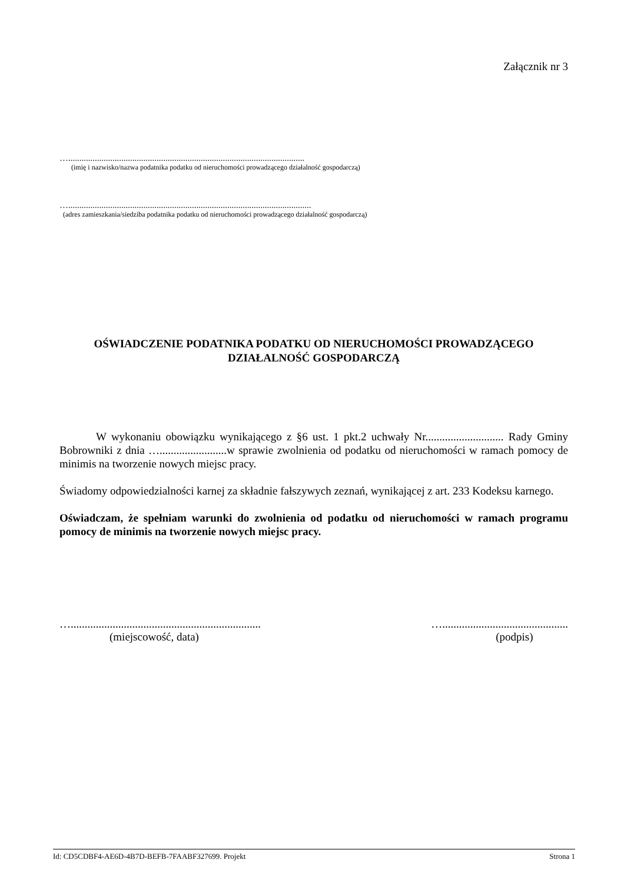Załącznik nr 3
…...........................................................................................................
(imię i nazwisko/nazwa podatnika podatku od nieruchomości prowadzącego działalność gospodarczą)
…..............................................................................................................
(adres zamieszkania/siedziba podatnika podatku od nieruchomości prowadzącego działalność gospodarczą)
OŚWIADCZENIE PODATNIKA PODATKU OD NIERUCHOMOŚCI PROWADZĄCEGO DZIAŁALNOŚĆ GOSPODARCZĄ
W wykonaniu obowiązku wynikającego z §6 ust. 1 pkt.2 uchwały Nr............................ Rady Gminy Bobrowniki z dnia …........................w sprawie zwolnienia od podatku od nieruchomości w ramach pomocy de minimis na tworzenie nowych miejsc pracy.
Świadomy odpowiedzialności karnej za składnie fałszywych zeznań, wynikającej z art. 233 Kodeksu karnego.
Oświadczam, że spełniam warunki do zwolnienia od podatku od nieruchomości w ramach programu pomocy de minimis na tworzenie nowych miejsc pracy.
…....................................................................
(miejscowość, data)
….............................................
(podpis)
Id: CD5CDBF4-AE6D-4B7D-BEFB-7FAABF327699. Projekt Strona 1